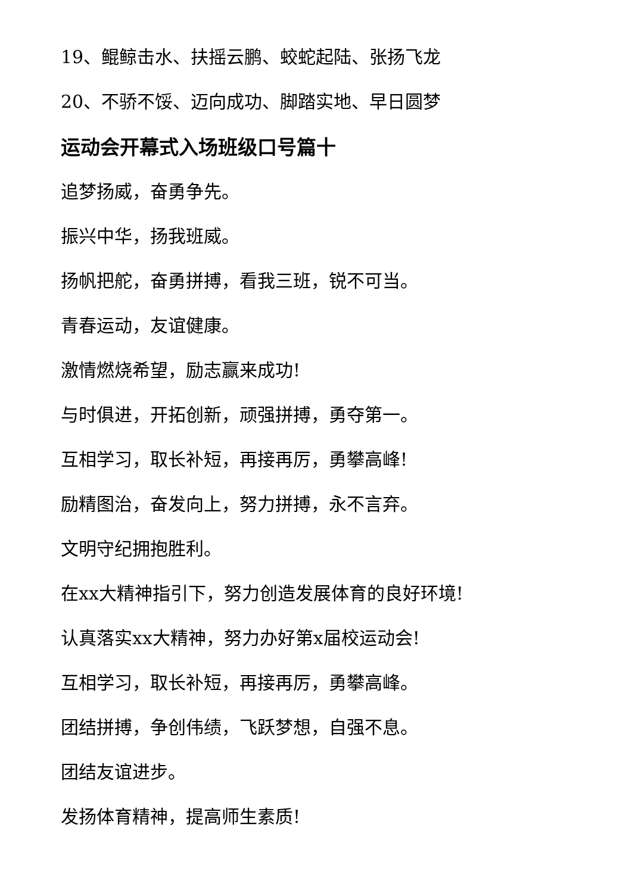19、鲲鲸击水、扶摇云鹏、蛟蛇起陆、张扬飞龙
20、不骄不馁、迈向成功、脚踏实地、早日圆梦
运动会开幕式入场班级口号篇十
追梦扬威，奋勇争先。
振兴中华，扬我班威。
扬帆把舵，奋勇拼搏，看我三班，锐不可当。
青春运动，友谊健康。
激情燃烧希望，励志赢来成功!
与时俱进，开拓创新，顽强拼搏，勇夺第一。
互相学习，取长补短，再接再厉，勇攀高峰!
励精图治，奋发向上，努力拼搏，永不言弃。
文明守纪拥抱胜利。
在xx大精神指引下，努力创造发展体育的良好环境!
认真落实xx大精神，努力办好第x届校运动会!
互相学习，取长补短，再接再厉，勇攀高峰。
团结拼搏，争创伟绩，飞跃梦想，自强不息。
团结友谊进步。
发扬体育精神，提高师生素质!